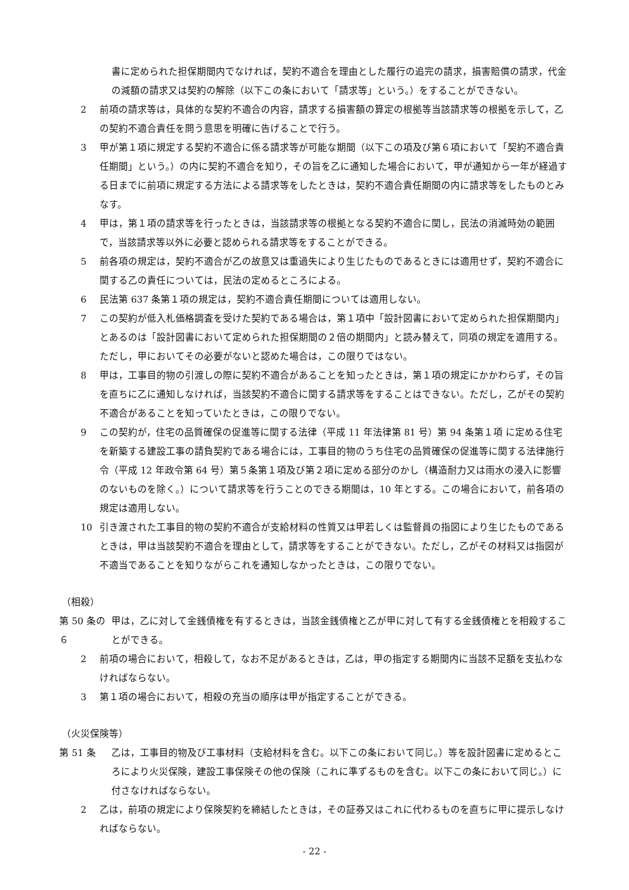書に定められた担保期間内でなければ，契約不適合を理由とした履行の追完の請求，損害賠償の請求，代金の減額の請求又は契約の解除（以下この条において「請求等」という。）をすることができない。
2 前項の請求等は，具体的な契約不適合の内容，請求する損害額の算定の根拠等当該請求等の根拠を示して，乙の契約不適合責任を問う意思を明確に告げることで行う。
3 甲が第１項に規定する契約不適合に係る請求等が可能な期間（以下この項及び第６項において「契約不適合責任期間」という。）の内に契約不適合を知り，その旨を乙に通知した場合において，甲が通知から一年が経過する日までに前項に規定する方法による請求等をしたときは，契約不適合責任期間の内に請求等をしたものとみなす。
4 甲は，第１項の請求等を行ったときは，当該請求等の根拠となる契約不適合に関し，民法の消滅時効の範囲で，当該請求等以外に必要と認められる請求等をすることができる。
5 前各項の規定は，契約不適合が乙の故意又は重過失により生じたものであるときには適用せず，契約不適合に関する乙の責任については，民法の定めるところによる。
6 民法第 637 条第１項の規定は，契約不適合責任期間については適用しない。
7 この契約が低入札価格調査を受けた契約である場合は，第１項中「設計図書において定められた担保期間内」とあるのは「設計図書において定められた担保期間の２倍の期間内」と読み替えて，同項の規定を適用する。ただし，甲においてその必要がないと認めた場合は，この限りではない。
8 甲は，工事目的物の引渡しの際に契約不適合があることを知ったときは，第１項の規定にかかわらず，その旨を直ちに乙に通知しなければ，当該契約不適合に関する請求等をすることはできない。ただし，乙がその契約不適合があることを知っていたときは，この限りでない。
9 この契約が，住宅の品質確保の促進等に関する法律（平成 11 年法律第 81 号）第 94 条第１項 に定める住宅を新築する建設工事の請負契約である場合には，工事目的物のうち住宅の品質確保の促進等に関する法律施行令（平成 12 年政令第 64 号）第５条第１項及び第２項に定める部分のかし（構造耐力又は雨水の浸入に影響のないものを除く。）について請求等を行うことのできる期間は，10 年とする。この場合において，前各項の規定は適用しない。
10 引き渡された工事目的物の契約不適合が支給材料の性質又は甲若しくは監督員の指図により生じたものであるときは，甲は当該契約不適合を理由として，請求等をすることができない。ただし，乙がその材料又は指図が不適当であることを知りながらこれを通知しなかったときは，この限りでない。
（相殺）
第 50 条の６
甲は，乙に対して金銭債権を有するときは，当該金銭債権と乙が甲に対して有する金銭債権とを相殺することができる。
2 前項の場合において，相殺して，なお不足があるときは，乙は，甲の指定する期間内に当該不足額を支払わなければならない。
3 第１項の場合において，相殺の充当の順序は甲が指定することができる。
（火災保険等）
第 51 条 乙は，工事目的物及び工事材料（支給材料を含む。以下この条において同じ。）等を設計図書に定めるところにより火災保険，建設工事保険その他の保険（これに準ずるものを含む。以下この条において同じ。）に付さなければならない。
2 乙は，前項の規定により保険契約を締結したときは，その証券又はこれに代わるものを直ちに甲に提示しなければならない。
- 22 -